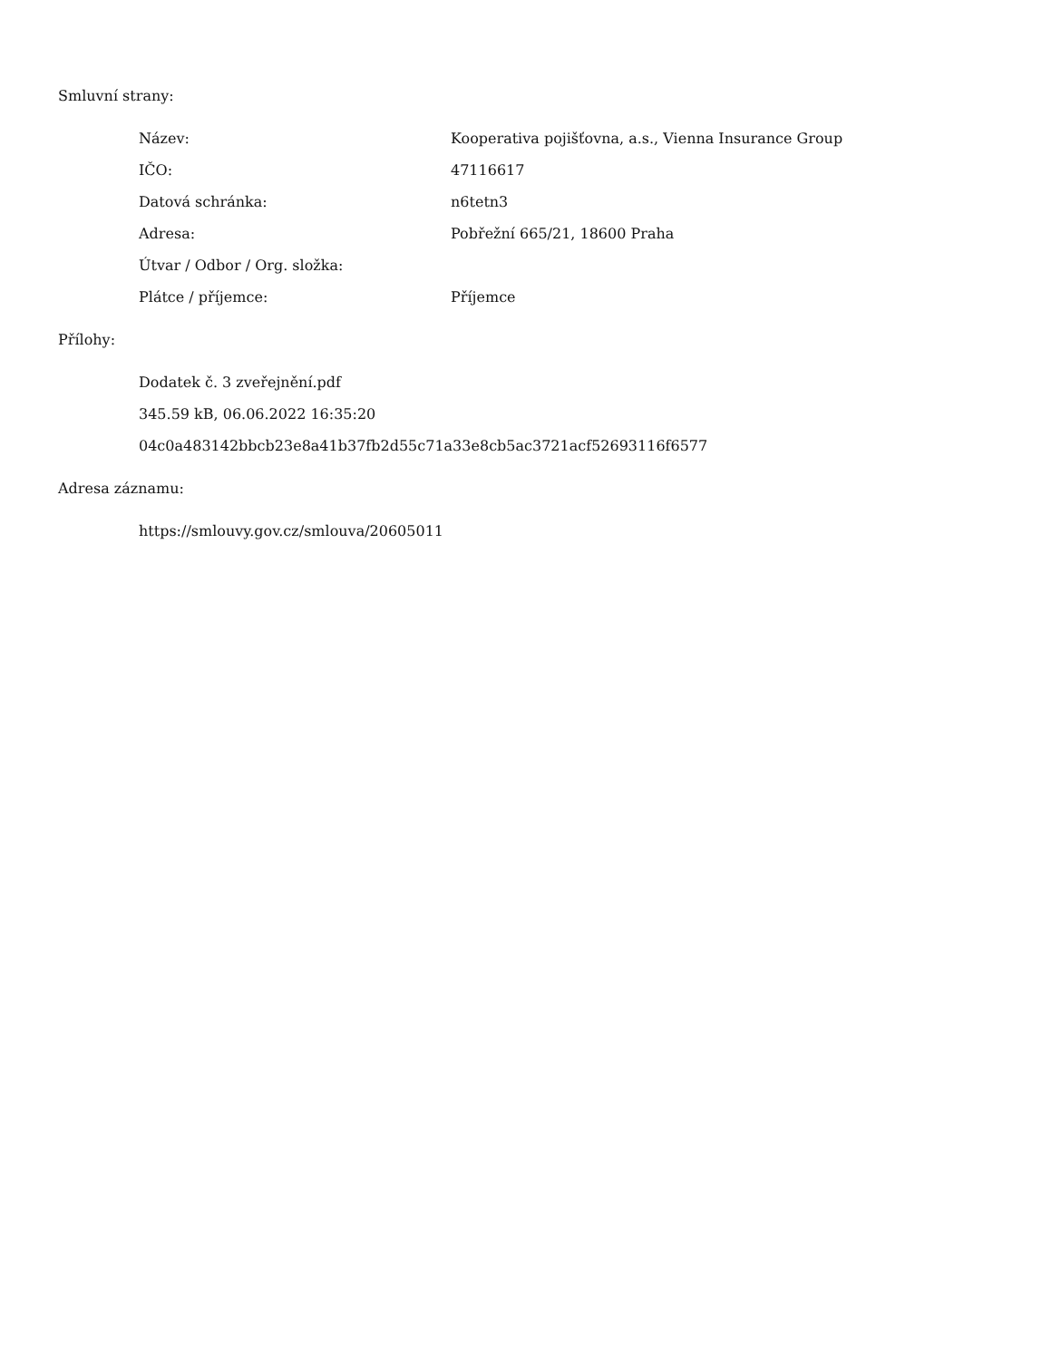Smluvní strany:
| Název: | Kooperativa pojišťovna, a.s., Vienna Insurance Group |
| IČO: | 47116617 |
| Datová schránka: | n6tetn3 |
| Adresa: | Pobřežní 665/21, 18600 Praha |
| Útvar / Odbor / Org. složka: | |
| Plátce / příjemce: | Příjemce |
Přílohy:
Dodatek č. 3 zveřejnění.pdf
345.59 kB, 06.06.2022 16:35:20
04c0a483142bbcb23e8a41b37fb2d55c71a33e8cb5ac3721acf52693116f6577
Adresa záznamu:
https://smlouvy.gov.cz/smlouva/20605011